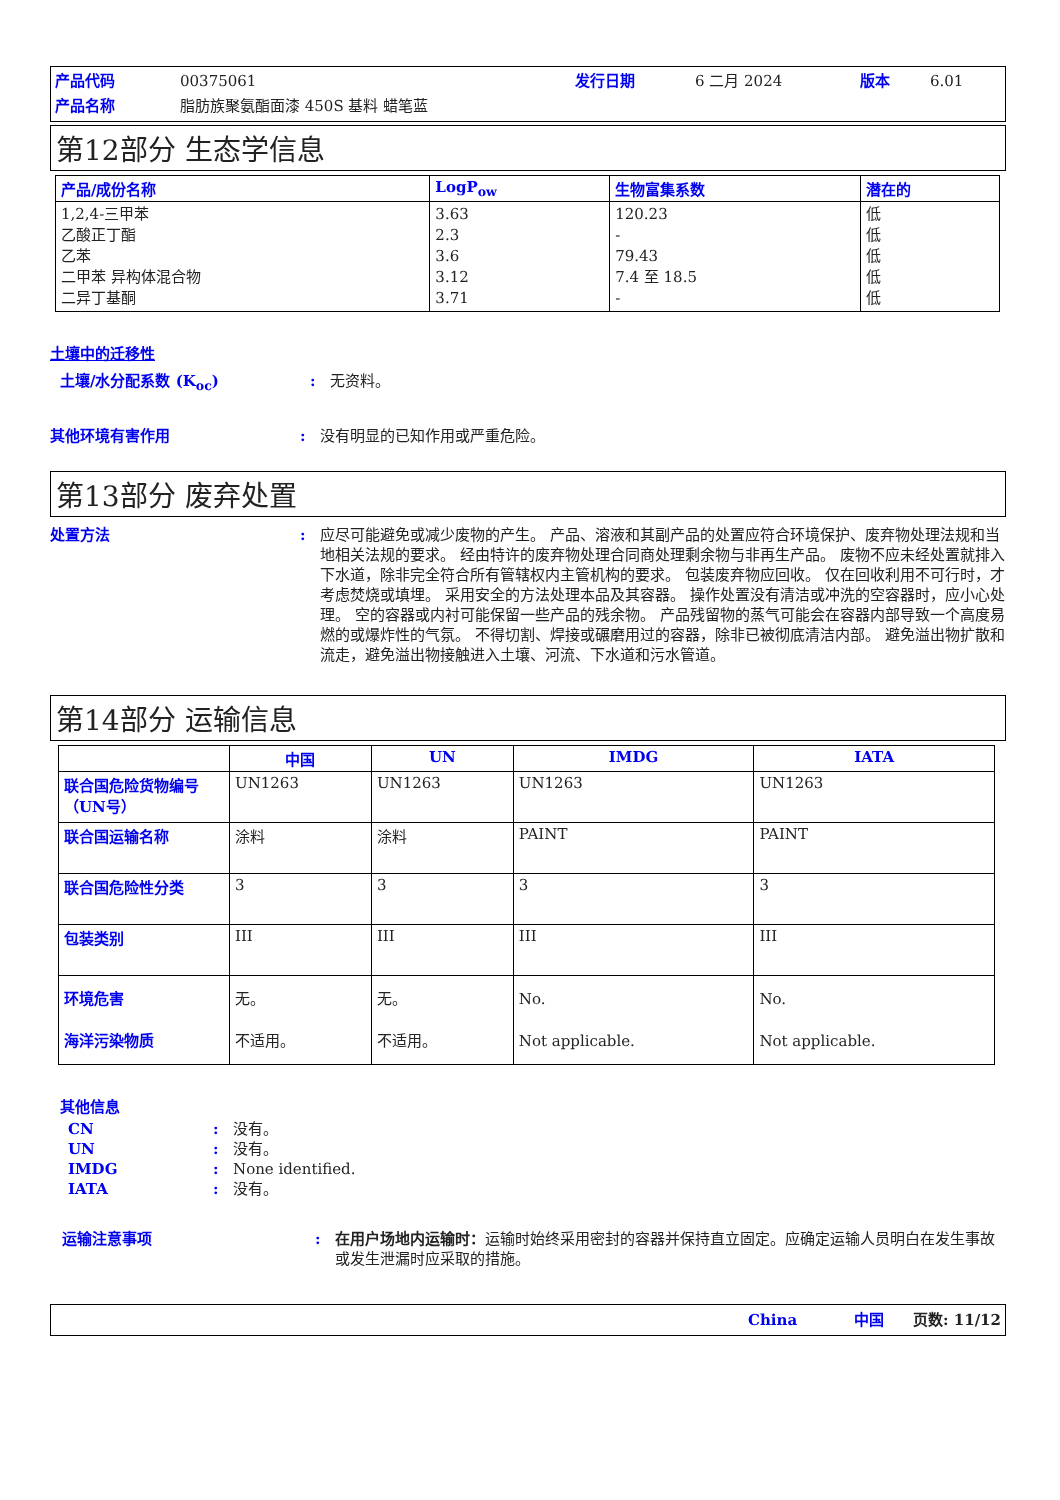产品代码 00375061 发行日期 6 二月 2024 版本 6.01 产品名称 脂肪族聚氨酯面漆 450S 基料 蜡笔蓝
第12部分 生态学信息
| 产品/成份名称 | LogP<sub>ow</sub> | 生物富集系数 | 潜在的 |
| --- | --- | --- | --- |
| 1,2,4-三甲苯 乙酸正丁酯 乙苯 二甲苯 异构体混合物 二异丁基酮 | 3.63 2.3 3.6 3.12 3.71 | 120.23 - 79.43 7.4 至 18.5 - | 低 低 低 低 低 |
土壤中的迁移性
土壤/水分配系数 (K<sub>oc</sub>): 无资料。
其他环境有害作用: 没有明显的已知作用或严重危险。
第13部分 废弃处置
处置方法: 应尽可能避免或减少废物的产生。 产品、溶液和其副产品的处置应符合环境保护、废弃物处理法规和当地相关法规的要求。 经由特许的废弃物处理合同商处理剩余物与非再生产品。 废物不应未经处置就排入下水道，除非完全符合所有管辖权内主管机构的要求。 包装废弃物应回收。 仅在回收利用不可行时，才考虑焚烧或填埋。 采用安全的方法处理本品及其容器。 操作处置没有清洁或冲洗的空容器时，应小心处理。 空的容器或内衬可能保留一些产品的残余物。 产品残留物的蒸气可能会在容器内部导致一个高度易燃的或爆炸性的气氛。 不得切割、焊接或碾磨用过的容器，除非已被彻底清洁内部。 避免溢出物扩散和流走，避免溢出物接触进入土壤、河流、下水道和污水管道。
第14部分 运输信息
| | 中国 | UN | IMDG | IATA |
| --- | --- | --- | --- | --- |
| 联合国危险货物编号（UN号） | UN1263 | UN1263 | UN1263 | UN1263 |
| 联合国运输名称 | 涂料 | 涂料 | PAINT | PAINT |
| 联合国危险性分类 | 3 | 3 | 3 | 3 |
| 包装类别 | III | III | III | III |
| 环境危害 海洋污染物质 | 无。 不适用。 | 无。 不适用。 | No. Not applicable. | No. Not applicable. |
其他信息
CN: 没有。 UN: 没有。 IMDG: None identified. IATA: 没有。
运输注意事项: 在用户场地内运输时：运输时始终采用密封的容器并保持直立固定。应确定运输人员明白在发生事故或发生泄漏时应采取的措施。
China 中国 页数: 11/12